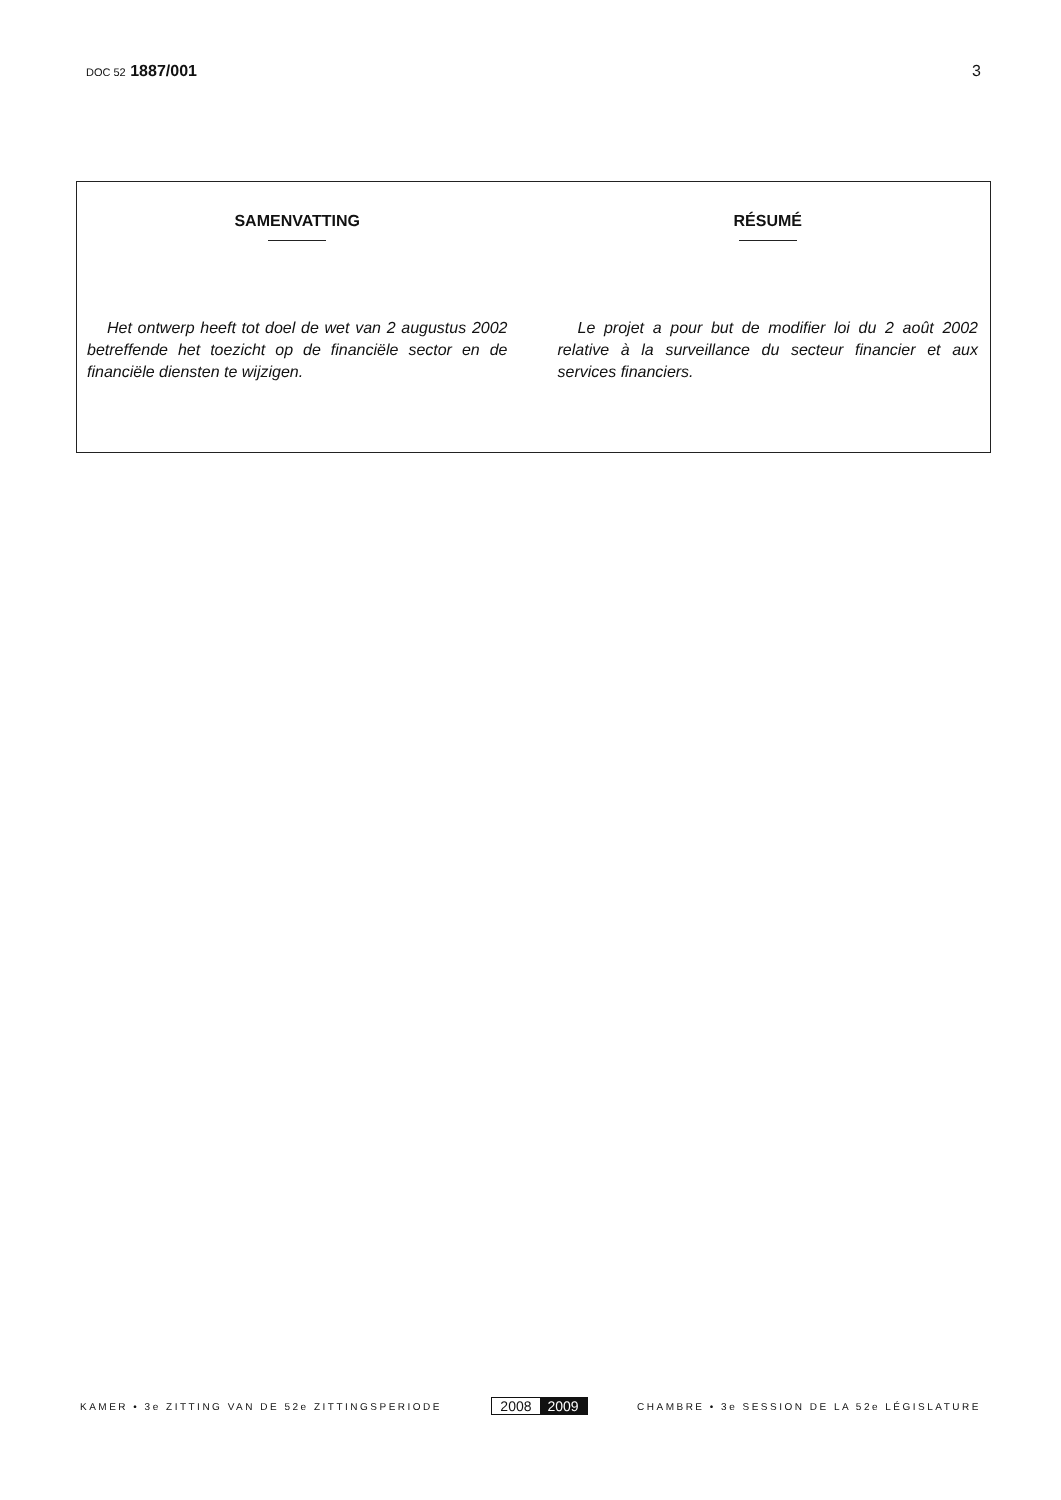DOC 52 1887/001 3
SAMENVATTING
Het ontwerp heeft tot doel de wet van 2 augustus 2002 betreffende het toezicht op de financiële sector en de financiële diensten te wijzigen.
RÉSUMÉ
Le projet a pour but de modifier loi du 2 août 2002 relative à la surveillance du secteur financier et aux services financiers.
KAMER • 3e ZITTING VAN DE 52e ZITTINGSPERIODE
2008 2009
CHAMBRE • 3e SESSION DE LA 52e LÉGISLATURE